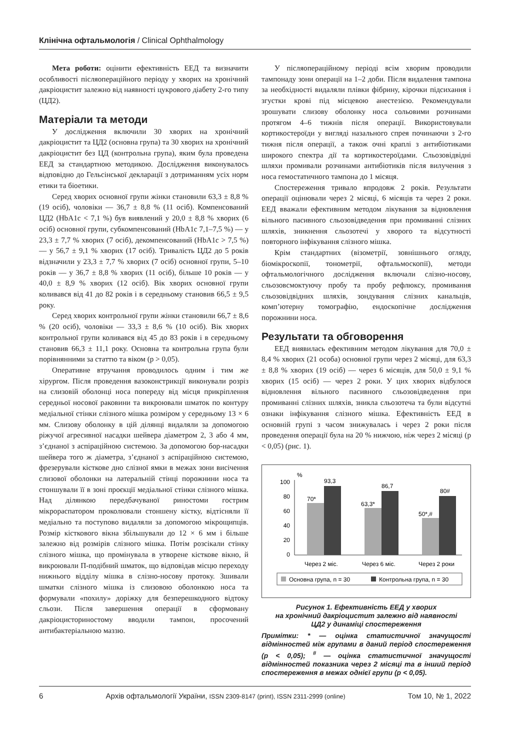Клінічна офтальмологія / Clinical Ophthalmology
Мета роботи: оцінити ефективність ЕЕД та визначити особливості післяопераційного періоду у хворих на хронічний дакріоцистит залежно від наявності цукрового діабету 2-го типу (ЦД2).
Матеріали та методи
У дослідження включили 30 хворих на хронічний дакріоцистит та ЦД2 (основна група) та 30 хворих на хронічний дакріоцистит без ЦД (контрольна група), яким була проведена ЕЕД за стандартною методикою. Дослідження виконувалось відповідно до Гельсінської декларації з дотриманням усіх норм етики та біоетики.
Серед хворих основної групи жінки становили 63,3 ± 8,8 % (19 осіб), чоловіки — 36,7 ± 8,8 % (11 осіб). Компенсований ЦД2 (HbA1c < 7,1 %) був виявлений у 20,0 ± 8,8 % хворих (6 осіб) основної групи, субкомпенсований (HbA1c 7,1–7,5 %) — у 23,3 ± 7,7 % хворих (7 осіб), декомпенсований (HbA1c > 7,5 %) — у 56,7 ± 9,1 % хворих (17 осіб). Тривалість ЦД2 до 5 років відзначили у 23,3 ± 7,7 % хворих (7 осіб) основної групи, 5–10 років — у 36,7 ± 8,8 % хворих (11 осіб), більше 10 років — у 40,0 ± 8,9 % хворих (12 осіб). Вік хворих основної групи коливався від 41 до 82 років і в середньому становив 66,5 ± 9,5 року.
Серед хворих контрольної групи жінки становили 66,7 ± 8,6 % (20 осіб), чоловіки — 33,3 ± 8,6 % (10 осіб). Вік хворих контрольної групи коливався від 45 до 83 років і в середньому становив 66,3 ± 11,1 року. Основна та контрольна група були порівнянними за статтю та віком (р > 0,05).
Оперативне втручання проводилось одним і тим же хірургом. Після проведення вазоконстрикції виконували розріз на слизовій оболонці носа попереду від місця прикріплення середньої носової раковини та викроювали шматок по контуру медіальної стінки слізного мішка розміром у середньому 13 × 6 мм. Слизову оболонку в цій ділянці видаляли за допомогою ріжучої агресивної насадки шейвера діаметром 2, 3 або 4 мм, з’єднаної з аспіраційною системою. За допомогою бор-насадки шейвера того ж діаметра, з’єднаної з аспіраційною системою, фрезерували кісткове дно слізної ямки в межах зони висічення слизової оболонки на латеральній стінці порожнини носа та стоншували її в зоні проєкції медіальної стінки слізного мішка. Над ділянкою передбачуваної риностоми гострим мікрораспатором проколювали стоншену кістку, відтісняли її медіально та поступово видаляли за допомогою мікрощипців. Розмір кісткового вікна збільшували до 12 × 6 мм і більше залежно від розмірів слізного мішка. Потім розсікали стінку слізного мішка, що промінувала в утворене кісткове вікно, й викроювали П-подібний шматок, що відповідав місцю переходу нижнього відділу мішка в слізно-носову протоку. Зшивали шматки слізного мішка із слизовою оболонкою носа та формували «похилу» доріжку для безперешкодного відтоку сльози. Після завершення операції в сформовану дакріоцисториностому вводили тампон, просочений антибактеріальною маззю.
У післяопераційному періоді всім хворим проводили тампонаду зони операції на 1–2 доби. Після видалення тампона за необхідності видаляли плівки фібрину, кірочки підсихання і згустки крові під місцевою анестезією. Рекомендували зрошувати слизову оболонку носа сольовими розчинами протягом 4–6 тижнів після операції. Використовували кортикостероїди у вигляді назального спрея починаючи з 2-го тижня після операції, а також очні краплі з антибіотиками широкого спектра дії та кортикостероїдами. Сльозовідвідні шляхи промивали розчинами антибіотиків після вилучення з носа гемостатичного тампона до 1 місяця.
Спостереження тривало впродовж 2 років. Результати операції оцінювали через 2 місяці, 6 місяців та через 2 роки. ЕЕД вважали ефективним методом лікування за відновлення вільного пасивного сльозовідведення при промиванні слізних шляхів, зникнення сльозотечі у хворого та відсутності повторного інфікування слізного мішка.
Крім стандартних (візометрії, зовнішнього огляду, біомікроскопії, тонометрії, офтальмоскопії), методи офтальмологічного дослідження включали слізно-носову, сльозовсмоктуючу пробу та пробу рефлюксу, промивання сльозовідвідних шляхів, зондування слізних канальців, комп’ютерну томографію, ендоскопічне дослідження порожнини носа.
Результати та обговорення
ЕЕД виявилась ефективним методом лікування для 70,0 ± 8,4 % хворих (21 особа) основної групи через 2 місяці, для 63,3 ± 8,8 % хворих (19 осіб) — через 6 місяців, для 50,0 ± 9,1 % хворих (15 осіб) — через 2 роки. У цих хворих відбулося відновлення вільного пасивного сльозовідведення при промиванні слізних шляхів, зникла сльозотеча та були відсутні ознаки інфікування слізного мішка. Ефективність ЕЕД в основній групі з часом знижувалась і через 2 роки після проведення операції була на 20 % нижчою, ніж через 2 місяці (р < 0,05) (рис. 1).
%
100
80
60
40
20
0
70*
93,3
63,3*
86,7
50*,#
80#
Через 2 міс.
Через 6 міс.
Через 2 роки
Основна група, n = 30
Контрольна група, n = 30
Рисунок 1. Ефективність ЕЕД у хворих
на хронічний дакріоцистит залежно від наявності
ЦД2 у динаміці спостереження
Примітки: * — оцінка статистичної значущості відмінностей між групами в даний період спостереження (р < 0,05); <sup>#</sup> — оцінка статистичної значущості відмінностей показника через 2 місяці та в інший період спостереження в межах однієї групи (р < 0,05).
6 Архів офтальмології України, ISSN 2309-8147 (print), ISSN 2311-2999 (online) Том 10, № 1, 2022